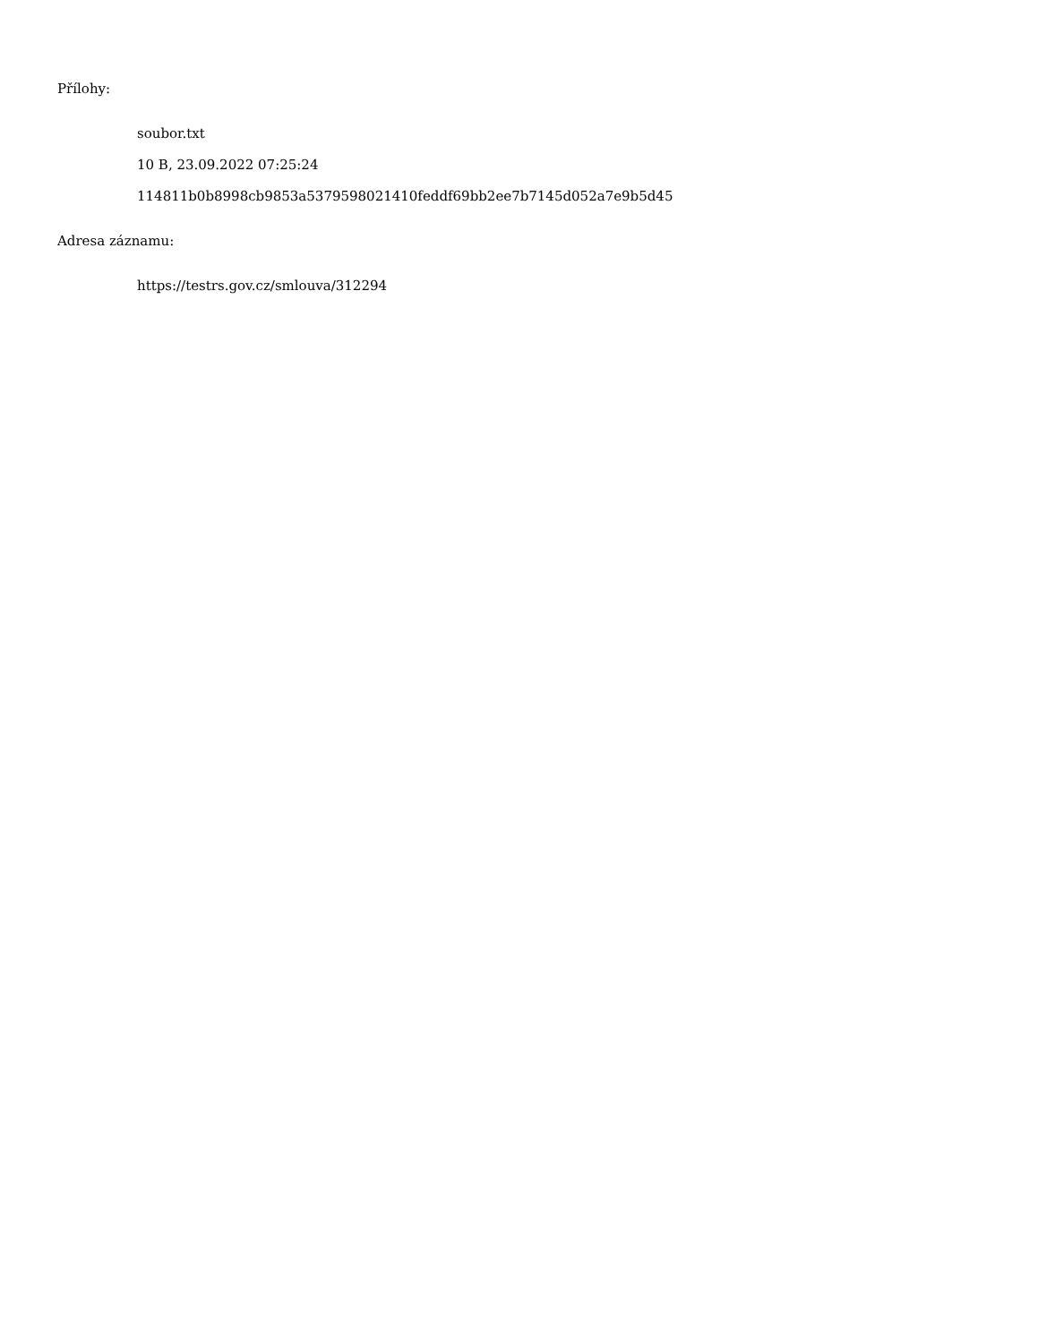Přílohy:
soubor.txt
10 B, 23.09.2022 07:25:24
114811b0b8998cb9853a5379598021410feddf69bb2ee7b7145d052a7e9b5d45
Adresa záznamu:
https://testrs.gov.cz/smlouva/312294